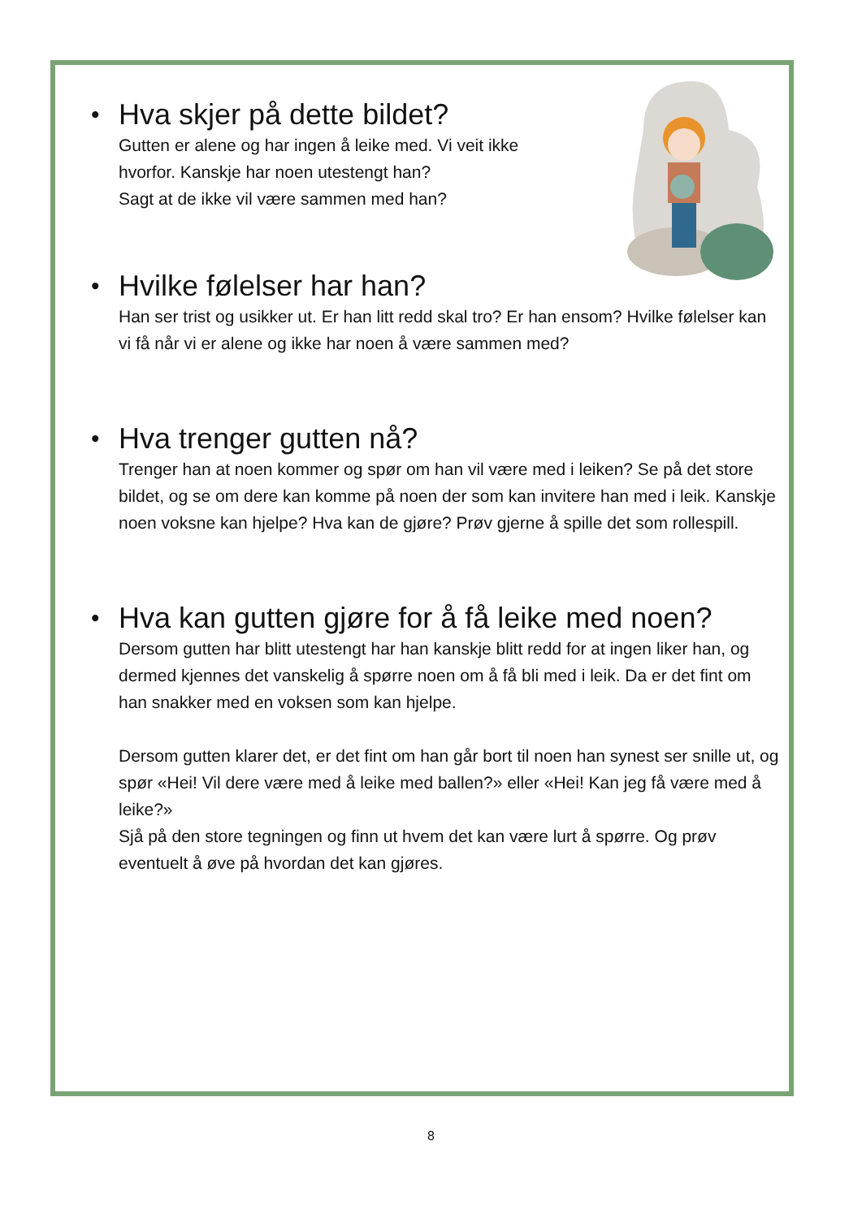• Hva skjer på dette bildet?
Gutten er alene og har ingen å leike med. Vi veit ikke
hvorfor. Kanskje har noen utestengt han?
Sagt at de ikke vil være sammen med han?
• Hvilke følelser har han?
Han ser trist og usikker ut. Er han litt redd skal tro? Er han ensom? Hvilke følelser kan vi få når vi er alene og ikke har noen å være sammen med?
• Hva trenger gutten nå?
Trenger han at noen kommer og spør om han vil være med i leiken? Se på det store bildet, og se om dere kan komme på noen der som kan invitere han med i leik. Kanskje noen voksne kan hjelpe? Hva kan de gjøre? Prøv gjerne å spille det som rollespill.
• Hva kan gutten gjøre for å få leike med noen?
Dersom gutten har blitt utestengt har han kanskje blitt redd for at ingen liker han, og dermed kjennes det vanskelig å spørre noen om å få bli med i leik. Da er det fint om han snakker med en voksen som kan hjelpe.
Dersom gutten klarer det, er det fint om han går bort til noen han synest ser snille ut, og spør «Hei! Vil dere være med å leike med ballen?» eller «Hei! Kan jeg få være med å leike?»
Sjå på den store tegningen og finn ut hvem det kan være lurt å spørre. Og prøv eventuelt å øve på hvordan det kan gjøres.
8